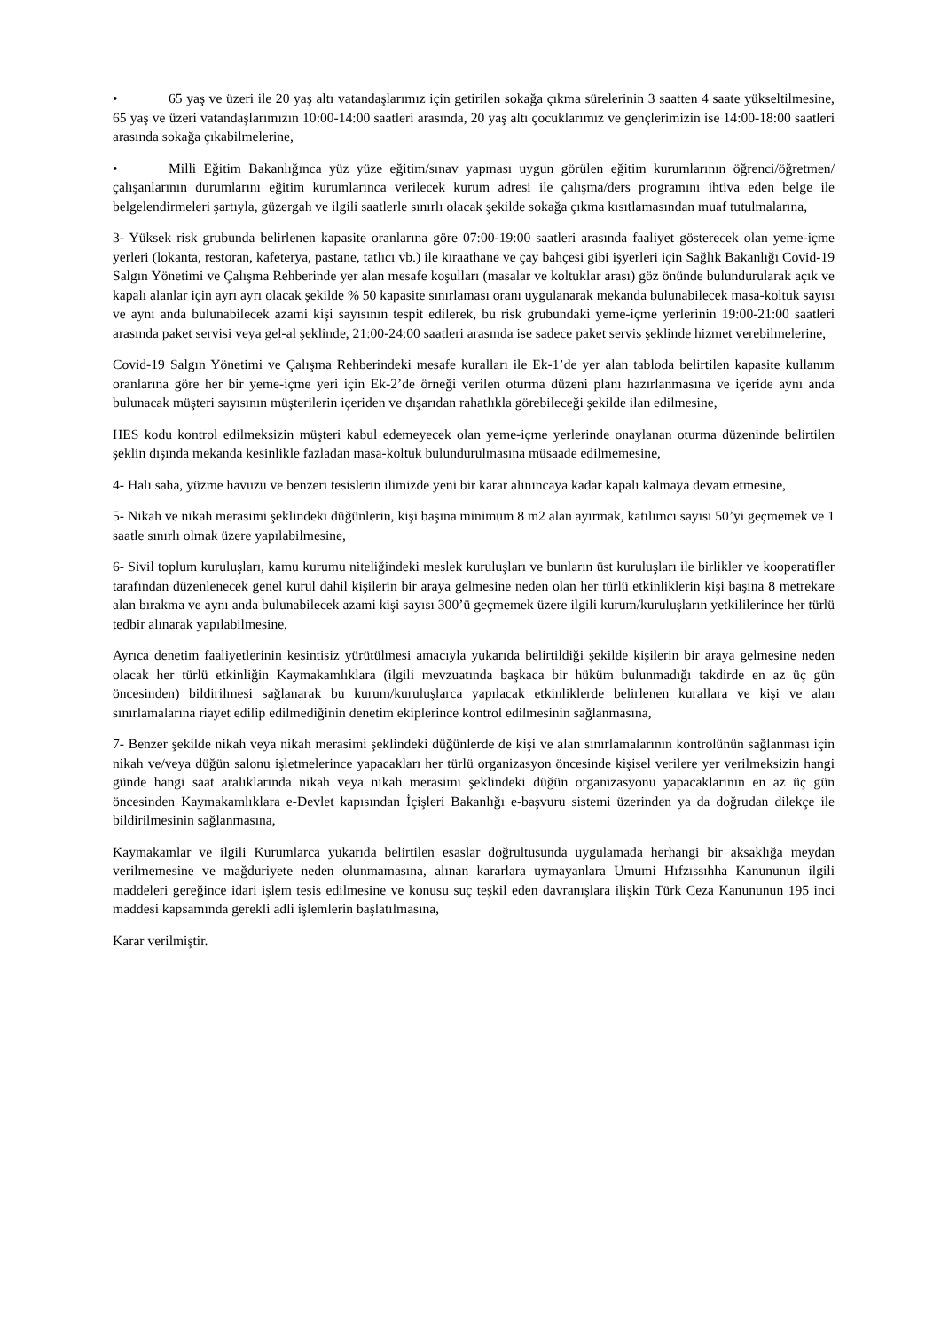• 65 yaş ve üzeri ile 20 yaş altı vatandaşlarımız için getirilen sokağa çıkma sürelerinin 3 saatten 4 saate yükseltilmesine, 65 yaş ve üzeri vatandaşlarımızın 10:00-14:00 saatleri arasında, 20 yaş altı çocuklarımız ve gençlerimizin ise 14:00-18:00 saatleri arasında sokağa çıkabilmelerine,
• Milli Eğitim Bakanlığınca yüz yüze eğitim/sınav yapması uygun görülen eğitim kurumlarının öğrenci/öğretmen/çalışanlarının durumlarını eğitim kurumlarınca verilecek kurum adresi ile çalışma/ders programını ihtiva eden belge ile belgelendirmeleri şartıyla, güzergah ve ilgili saatlerle sınırlı olacak şekilde sokağa çıkma kısıtlamasından muaf tutulmalarına,
3- Yüksek risk grubunda belirlenen kapasite oranlarına göre 07:00-19:00 saatleri arasında faaliyet gösterecek olan yeme-içme yerleri (lokanta, restoran, kafeterya, pastane, tatlıcı vb.) ile kıraathane ve çay bahçesi gibi işyerleri için Sağlık Bakanlığı Covid-19 Salgın Yönetimi ve Çalışma Rehberinde yer alan mesafe koşulları (masalar ve koltuklar arası) göz önünde bulundurularak açık ve kapalı alanlar için ayrı ayrı olacak şekilde % 50 kapasite sınırlaması oranı uygulanarak mekanda bulunabilecek masa-koltuk sayısı ve aynı anda bulunabilecek azami kişi sayısının tespit edilerek, bu risk grubundaki yeme-içme yerlerinin 19:00-21:00 saatleri arasında paket servisi veya gel-al şeklinde, 21:00-24:00 saatleri arasında ise sadece paket servis şeklinde hizmet verebilmelerine,
Covid-19 Salgın Yönetimi ve Çalışma Rehberindeki mesafe kuralları ile Ek-1’de yer alan tabloda belirtilen kapasite kullanım oranlarına göre her bir yeme-içme yeri için Ek-2’de örneği verilen oturma düzeni planı hazırlanmasına ve içeride aynı anda bulunacak müşteri sayısının müşterilerin içeriden ve dışarıdan rahatlıkla görebileceği şekilde ilan edilmesine,
HES kodu kontrol edilmeksizin müşteri kabul edemeyecek olan yeme-içme yerlerinde onaylanan oturma düzeninde belirtilen şeklin dışında mekanda kesinlikle fazladan masa-koltuk bulundurulmasına müsaade edilmemesine,
4- Halı saha, yüzme havuzu ve benzeri tesislerin ilimizde yeni bir karar alınıncaya kadar kapalı kalmaya devam etmesine,
5- Nikah ve nikah merasimi şeklindeki düğünlerin, kişi başına minimum 8 m2 alan ayırmak, katılımcı sayısı 50’yi geçmemek ve 1 saatle sınırlı olmak üzere yapılabilmesine,
6- Sivil toplum kuruluşları, kamu kurumu niteliğindeki meslek kuruluşları ve bunların üst kuruluşları ile birlikler ve kooperatifler tarafından düzenlenecek genel kurul dahil kişilerin bir araya gelmesine neden olan her türlü etkinliklerin kişi başına 8 metrekare alan bırakma ve aynı anda bulunabilecek azami kişi sayısı 300’ü geçmemek üzere ilgili kurum/kuruluşların yetkililerince her türlü tedbir alınarak yapılabilmesine,
Ayrıca denetim faaliyetlerinin kesintisiz yürütülmesi amacıyla yukarıda belirtildiği şekilde kişilerin bir araya gelmesine neden olacak her türlü etkinliğin Kaymakamlıklara (ilgili mevzuatında başkaca bir hüküm bulunmadığı takdirde en az üç gün öncesinden) bildirilmesi sağlanarak bu kurum/kuruluşlarca yapılacak etkinliklerde belirlenen kurallara ve kişi ve alan sınırlamalarına riayet edilip edilmediğinin denetim ekiplerince kontrol edilmesinin sağlanmasına,
7- Benzer şekilde nikah veya nikah merasimi şeklindeki düğünlerde de kişi ve alan sınırlamalarının kontrolünün sağlanması için nikah ve/veya düğün salonu işletmelerince yapacakları her türlü organizasyon öncesinde kişisel verilere yer verilmeksizin hangi günde hangi saat aralıklarında nikah veya nikah merasimi şeklindeki düğün organizasyonu yapacaklarının en az üç gün öncesinden Kaymakamlıklara e-Devlet kapısından İçişleri Bakanlığı e-başvuru sistemi üzerinden ya da doğrudan dilekçe ile bildirilmesinin sağlanmasına,
Kaymakamlar ve ilgili Kurumlarca yukarıda belirtilen esaslar doğrultusunda uygulamada herhangi bir aksaklığa meydan verilmemesine ve mağduriyete neden olunmamasına, alınan kararlara uymayanlara Umumi Hıfzıssıhha Kanununun ilgili maddeleri gereğince idari işlem tesis edilmesine ve konusu suç teşkil eden davranışlara ilişkin Türk Ceza Kanununun 195 inci maddesi kapsamında gerekli adli işlemlerin başlatılmasına,
Karar verilmiştir.